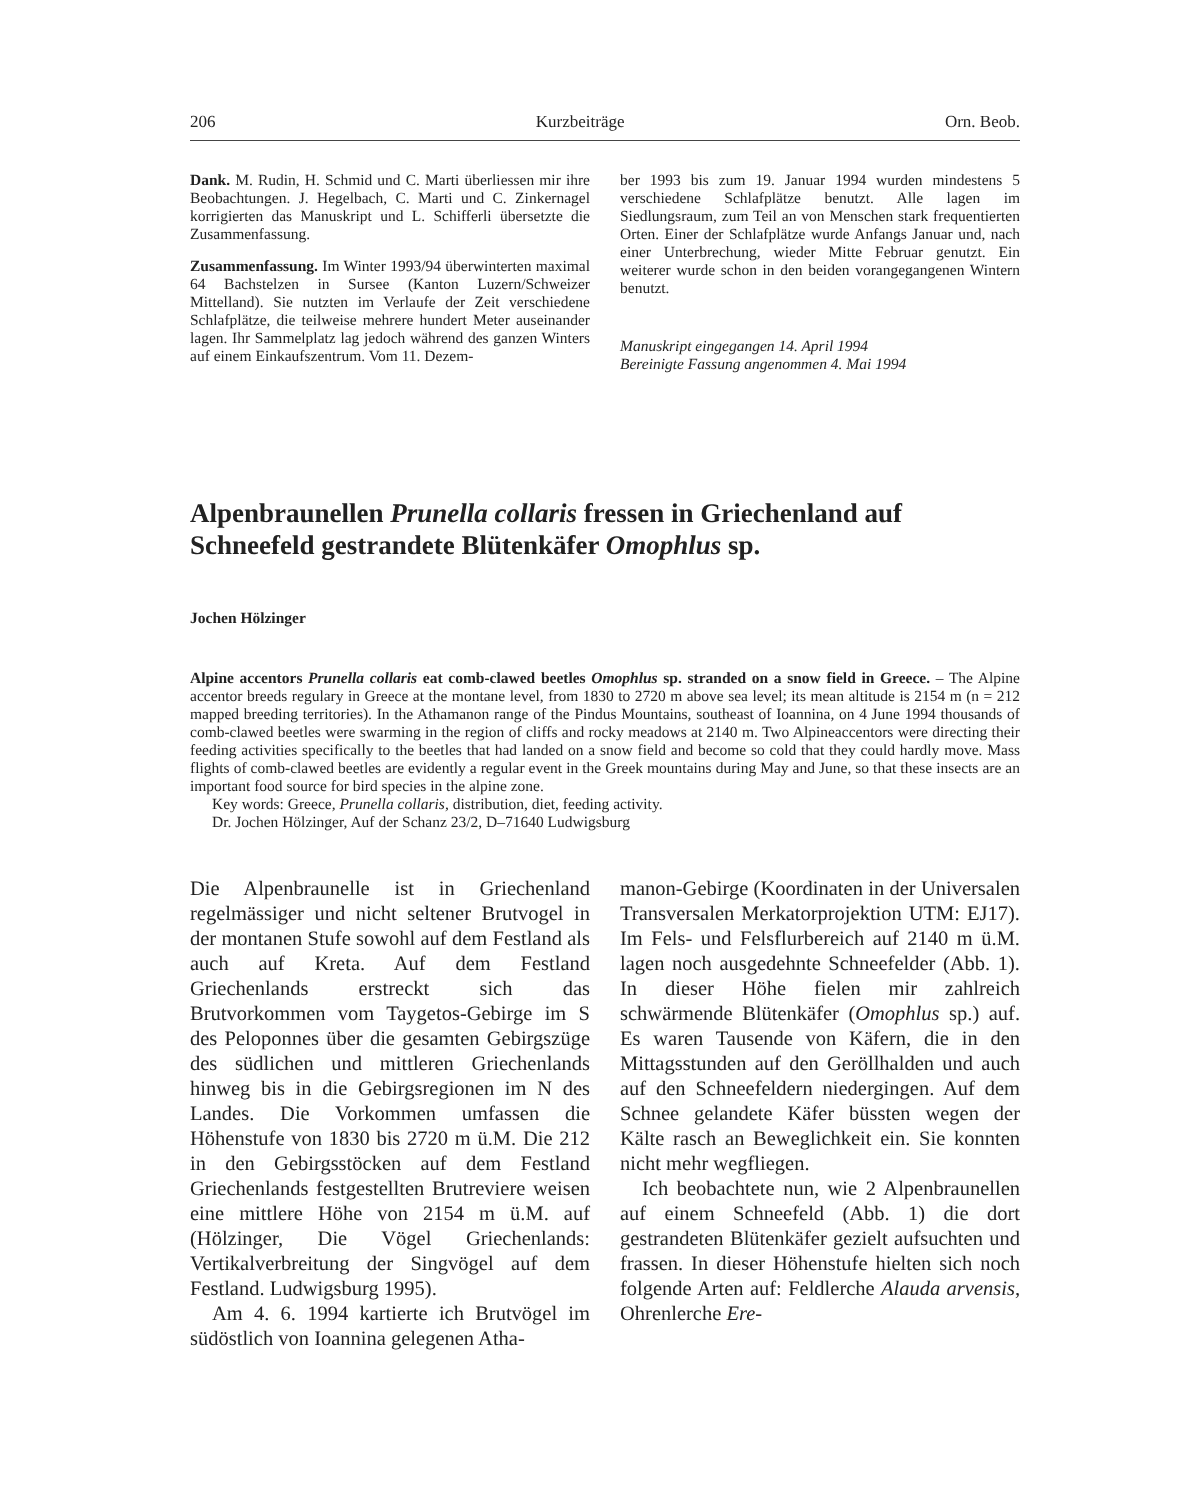206 Kurzbeiträge Orn. Beob.
Dank. M. Rudin, H. Schmid und C. Marti überliessen mir ihre Beobachtungen. J. Hegelbach, C. Marti und C. Zinkernagel korrigierten das Manuskript und L. Schifferli übersetzte die Zusammenfassung.
Zusammenfassung. Im Winter 1993/94 überwinterten maximal 64 Bachstelzen in Sursee (Kanton Luzern/Schweizer Mittelland). Sie nutzten im Verlaufe der Zeit verschiedene Schlafplätze, die teilweise mehrere hundert Meter auseinander lagen. Ihr Sammelplatz lag jedoch während des ganzen Winters auf einem Einkaufszentrum. Vom 11. Dezem-
ber 1993 bis zum 19. Januar 1994 wurden mindestens 5 verschiedene Schlafplätze benutzt. Alle lagen im Siedlungsraum, zum Teil an von Menschen stark frequentierten Orten. Einer der Schlafplätze wurde Anfangs Januar und, nach einer Unterbrechung, wieder Mitte Februar genutzt. Ein weiterer wurde schon in den beiden vorangegangenen Wintern benutzt.
Manuskript eingegangen 14. April 1994
Bereinigte Fassung angenommen 4. Mai 1994
Alpenbraunellen Prunella collaris fressen in Griechenland auf Schneefeld gestrandete Blütenkäfer Omophlus sp.
Jochen Hölzinger
Alpine accentors Prunella collaris eat comb-clawed beetles Omophlus sp. stranded on a snow field in Greece. – The Alpine accentor breeds regulary in Greece at the montane level, from 1830 to 2720 m above sea level; its mean altitude is 2154 m (n = 212 mapped breeding territories). In the Athamanon range of the Pindus Mountains, southeast of Ioannina, on 4 June 1994 thousands of comb-clawed beetles were swarming in the region of cliffs and rocky meadows at 2140 m. Two Alpineaccentors were directing their feeding activities specifically to the beetles that had landed on a snow field and become so cold that they could hardly move. Mass flights of comb-clawed beetles are evidently a regular event in the Greek mountains during May and June, so that these insects are an important food source for bird species in the alpine zone.
Key words: Greece, Prunella collaris, distribution, diet, feeding activity.
Dr. Jochen Hölzinger, Auf der Schanz 23/2, D–71640 Ludwigsburg
Die Alpenbraunelle ist in Griechenland regelmässiger und nicht seltener Brutvogel in der montanen Stufe sowohl auf dem Festland als auch auf Kreta. Auf dem Festland Griechenlands erstreckt sich das Brutvorkommen vom Taygetos-Gebirge im S des Peloponnes über die gesamten Gebirgszüge des südlichen und mittleren Griechenlands hinweg bis in die Gebirgsregionen im N des Landes. Die Vorkommen umfassen die Höhenstufe von 1830 bis 2720 m ü.M. Die 212 in den Gebirgsstöcken auf dem Festland Griechenlands festgestellten Brutreviere weisen eine mittlere Höhe von 2154 m ü.M. auf (Hölzinger, Die Vögel Griechenlands: Vertikalverbreitung der Singvögel auf dem Festland. Ludwigsburg 1995).
Am 4. 6. 1994 kartierte ich Brutvögel im südöstlich von Ioannina gelegenen Atha-
manon-Gebirge (Koordinaten in der Universalen Transversalen Merkatorprojektion UTM: EJ17). Im Fels- und Felsflurbereich auf 2140 m ü.M. lagen noch ausgedehnte Schneefelder (Abb. 1). In dieser Höhe fielen mir zahlreich schwärmende Blütenkäfer (Omophlus sp.) auf. Es waren Tausende von Käfern, die in den Mittagsstunden auf den Geröllhalden und auch auf den Schneefeldern niedergingen. Auf dem Schnee gelandete Käfer büssten wegen der Kälte rasch an Beweglichkeit ein. Sie konnten nicht mehr wegfliegen.
Ich beobachtete nun, wie 2 Alpenbraunellen auf einem Schneefeld (Abb. 1) die dort gestrandeten Blütenkäfer gezielt aufsuchten und frassen. In dieser Höhenstufe hielten sich noch folgende Arten auf: Feldlerche Alauda arvensis, Ohrenlerche Ere-